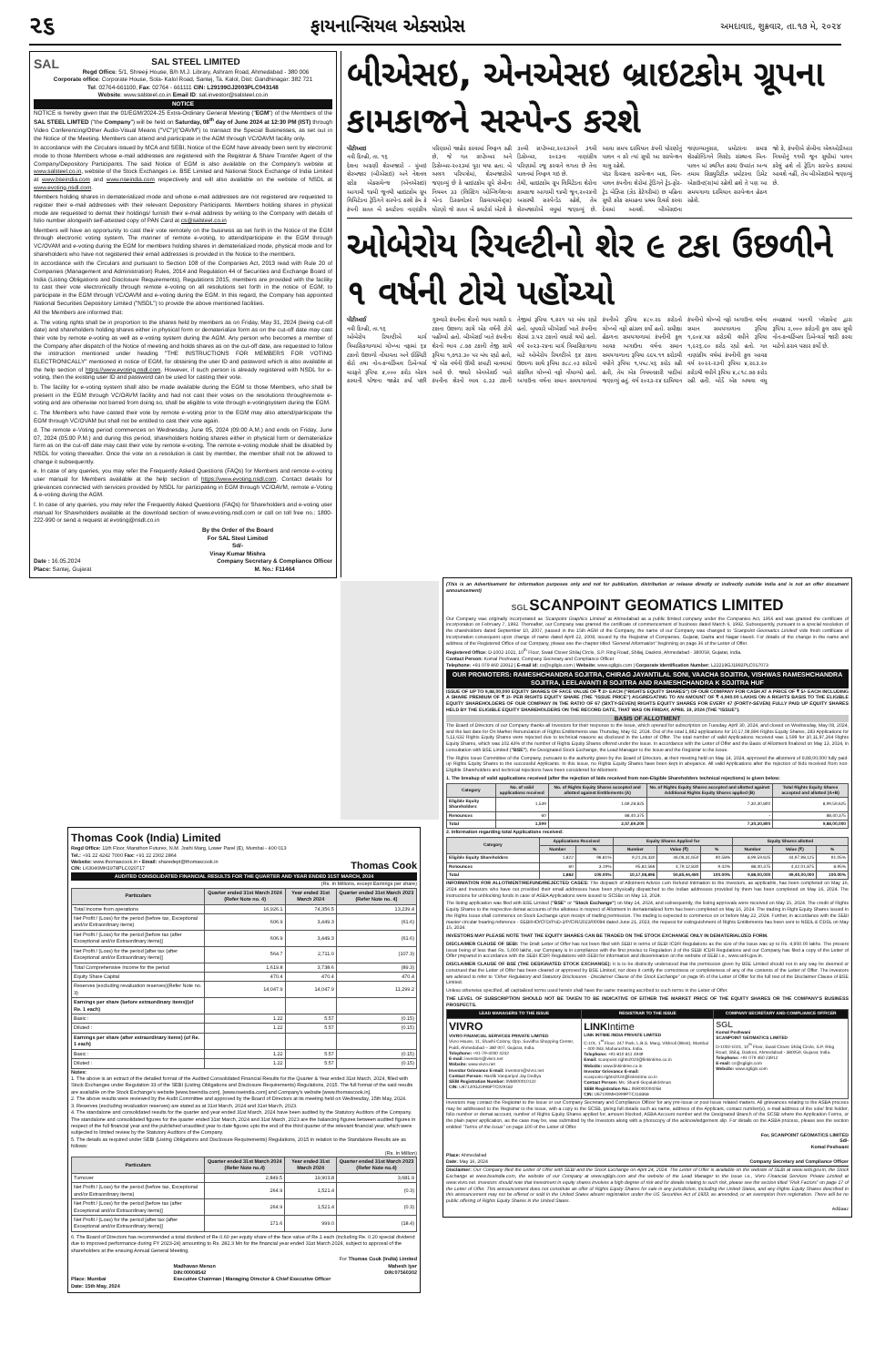૨૬ ફાયનાન્સિયલ એક્સપ્રેસ અમદાવાદ, શુક્રવાર, તા.૧૭ મે, ૨૦૨૪
SAL SAL STEEL LIMITED
Regd Office: 5/1, Shreeji House, B/h M.J. Library, Ashram Road, Ahmedabad - 380 006
Corporate office: Corporate House, Sola- Kalol Road, Santej, Ta. Kalol, Dist: Gandhinagar: 382 721
Tel: 02764-661100, Fax: 02764 - 661111 CIN: L29199GJ2003PLC043148
Website: www.salsteel.co.in Email ID: sal.investor@salsteel.co.in
NOTICE
NOTICE is hereby given that the 01/EGM/2024-25 Extra-Ordinary General Meeting ("EGM") of the Members of the SAL STEEL LIMTED ("the Company") will be held on Saturday, 08<sup>th</sup> day of June 2024 at 12:30 PM (IST) through Video Conferencing/Other Audio-Visual Means ("VC")/("OAVM") to transact the Special Businesses, as set out in the Notice of the Meeting. Members can attend and participate in the AGM through VC/OAVM facility only.
In accordance with the Circulars issued by MCA and SEBI, Notice of the EGM have already been sent by electronic mode to those Members whose e-mail addresses are registered with the Registrar & Share Transfer Agent of the Company/Depository Participants. The said Notice of EGM is also available on the Company's website at www.salsteel.co.in, website of the Stock Exchanges i.e. BSE Limited and National Stock Exchange of India Limited at www.bseindia.com and www.nseindia.com respectively and will also available on the website of NSDL at www.evoting.nsdl.com.
Members holding shares in dematerialized mode and whose e-mail addresses are not registered are requested to register their e-mail addresses with their relevant Depository Participants. Members holding shares in physical mode are requested to demat their holdings/ furnish their e-mail address by writing to the Company with details of folio number alongwith self-attested copy of PAN Card at cs@salsteel.co.in
Members will have an opportunity to cast their vote remotely on the business as set forth in the Notice of the EGM through electronic voting system. The manner of remote e-voting, to attend/participate in the EGM through VC/OVAM and e-voting during the EGM for members holding shares in dematerialized mode, physical mode and for shareholders who have not registered their email addresses is provided in the Notice to the members.
In accordance with the Circulars and pursuant to Section 108 of the Companies Act, 2013 read with Rule 20 of Companies (Management and Administration) Rules, 2014 and Regulation 44 of Securities and Exchange Board of India (Listing Obligations and Disclosure Requirements), Regulations 2015, members are provided with the facility to cast their vote electronically through remote e-voting on all resolutions set forth in the notice of EGM; to participate in the EGM through VC/OAVM and e-voting during the EGM. In this regard, the Company has appointed National Securities Depository Limited ("NSDL") to provide the above mentioned facilities.
All the Members are informed that:
a. The voting rights shall be in proportion to the shares held by members as on Friday, May 31, 2024 (being cut-off date) and shareholders holding shares either in physical form or dematerialize form as on the cut-off date may cast their vote by remote e-voting as well as e-voting system during the AGM. Any person who becomes a member of the Company after dispatch of the Notice of meeting and holds shares as on the cut-off date, are requested to follow the instruction mentioned under heading "THE INSTRUCTIONS FOR MEMBERS FOR VOTING ELECTRONICALLY" mentioned in notice of EGM, for obtaining the user ID and password which is also available at the help section of https://www.evoting.nsdl.com. However, if such person is already registered with NSDL for e-voting, then the existing user ID and password can be used for casting their vote.
b. The facility for e-voting system shall also be made available during the EGM to those Members, who shall be present in the EGM through VC/OAVM facility and had not cast their votes on the resolutions throughremote e-voting and are otherwise not barred from doing so, shall be eligible to vote through e-votingsystem during the EGM.
c. The Members who have casted their vote by remote e-voting prior to the EGM may also attend/participate the EGM through VC/OVAM but shall not be entitled to cast their vote again.
d. The remote e-Voting period commences on Wednesday, June 05, 2024 (09:00 A.M.) and ends on Friday, June 07, 2024 (05:00 P.M.) and during this period, shareholders holding shares either in physical form or dematerialize form as on the cut-off date may cast their vote by remote e-voting. The remote e-voting module shall be disabled by NSDL for voting thereafter. Once the vote on a resolution is cast by member, the member shall not be allowed to change it subsequently.
e. In case of any queries, you may refer the Frequently Asked Questions (FAQs) for Members and remote e-voting user manual for Members available at the help section of https://www.evoting.nsdl.com. Contact details for grievances connected with services provided by NSDL for participating in EGM through VC/OAVM, remote e-Voting & e-voting during the AGM.
f. In case of any queries, you may refer the Frequently Asked Questions (FAQs) for Shareholders and e-voting user manual for Shareholders available at the download section of www.evoting.nsdl.com or call on toll free no.: 1800-222-990 or send a request at evoting@nsdl.co.in
By the Order of the Board
For SAL Steel Limited
Sd/-
Vinay Kumar Mishra
Date : 16.05.2024
Place: Santej, Gujarat Company Secretary & Compliance Officer
M. No.: F11464
બીએસઇ, એનએસઇ બ્રાઇટકોમ ગ્રૂપના કામકાજને સસ્પેન્ડ કરશે
પીટીઆઇ
નવી દિલ્હી, તા. ૧૬
દેશના અગ્રણી શેરબજારો - મુંબઇ શેરબજાર (બીએસઇ) અને નેશનલ સ્ટોક એક્સચેન્જ (એનએસઇ) આગામી ૧૪મી જૂનથી બ્રાઇટકોમ ગ્રૂપ લિમિટેડના ટ્રેડિંગને સસ્પેન્ડ કરશે કેમ કે કંપની સતત બે ક્વાર્ટરના નાણાંકીય પરિણામો જાહેર કરવામાં નિષ્ફળ રહી છે, જે ગત સપ્ટેમ્બર અને ડિસેમ્બર-૨૦૨૩માં પૂરા થયા હતા. બે અલગ પરિપત્રોમાં, શેરબજારોએ જણાવ્યું છે કે બ્રાઇટકોમ ગ્રૂપે સેબીના નિયમન ૩૩ (લિસ્ટિંગ ઓબ્લિગેશન્સ એન્ડ ડિસ્ક્લોઝર રિક્વાયરમેન્ટ્સ) ધોરણો જે સતત બે ક્વાર્ટર્સ એટલે કે ૩૦મી સપ્ટેમ્બર,૨૦૨૩અને ૩૧મી ડિસેમ્બર, ૨૦૨૩ના નાણાંકીય પરિણામો રજૂ કરવાને લગતા છે તેના પાલનમાં નિષ્ફળ ગઇ છે.
તેથી, બ્રાઇટકોમ ગ્રૂપ લિમિટેડના શેરોના કામકાજ આગામી ૧૪મી જૂન,૨૦૨૪ની અસરથી સસ્પેન્ડેડ રહેશે, તેમ શેરબજારોએ વધુમાં જણાવ્યું છે. આવા સમય દરમિયાન કંપની ધોરણોનું પાલન ન કરે ત્યાં સુધી આ સસ્પેન્શન ચાલુ રહેશે.
પંદર દિવસના સસ્પેન્શન બાદ, બિન-પાલન કંપનીના શેરોમાં ટ્રેડિંગને ટ્રેડ-ફોર-ટ્રેડ બેઝિસ (ઝેડ કેટેગરીમાં) છ મહિના સુધી કરેક સમાહના પ્રથમ દિવસે કરવા દેવામાં આવશે. બીએસઇના જણાવ્યાનુસાર, પ્રમોટરના સમગ્ર શેરહોલ્ડિંગને લિસ્ટેડ સંસ્થાના બિન-પાલન માં સ્થગિત કરવા ઉપરાંત અન્ય તમામ સિક્યુરિટીઝ પ્રમોટરના ડિમેટ એકાઉન્ટ(સ)માં રહેલી હશે તે પણ આ સમયગાળા દરમિયાન સસ્પેન્શન હેઠળ રહેશે.
જો કે, કંપનીએ સેબીના એલઓડીઆર નિયમોનું ૧૧મી જૂન સુધીમાં પાલન કરેલું હશે તો ટ્રેડિંગ સસ્પેન્ડ કરવામાં આવશે નહીં, તેમ બીએસઇએ જણાવ્યું છે.
ઓબેરોય રિયલ્ટીનો શેર ૯ ટકા ઉછળીને ૧ વર્ષની ટોચે પહોંચ્યો
પીટીઆઈ
નવી દિલ્હી, તા.૧૬
ઓબેરોય રિયલ્ટીએ માર્ચ ત્રિમાસિકગાળામાં ચોખ્ખા નફામાં ૬૪ ટકાનો ઉછાળો નોંધાવતા અને ઈક્વિટી શેરો તથા નોન-કન્વર્ટિબલ ડિબેન્ચર્સ મારફતે રૂપિયા ૪,૦૦૦ કરોડ એકત્ર કરવાની યોજના જાહેર કર્યા પછી ગુરુવારે કંપનીના શેરનો ભાવ આશરે ૯ ટકાના ઉછાળા સાથે એક વર્ષની ટોચે પહોંચ્યો હતો. બીએસઈ ખાતે કંપનીના શેરનો ભાવ ૮.૭૭ ટકાની તેજી સાથે રૂપિયા ૧,૭૧૩.૩૦ પર બંધ રહ્યો હતો, જે એક વર્ષની ઊંચી સપાટી માનવામાં આવે છે. જ્યારે એનએસઈ ખાતે કંપનીના શેરનો ભાવ ૯.૩૩ ટકાની તેજીમાં રૂપિયા ૧,૭૨૧ પર બંધ રહ્યો હતો. બુધવારે બીએસઈ ખાતે કંપનીના શેરમાં ૩.૫૨ ટકાનો વધારો થયો હતો. વર્ષ ૨૦૨૩-૨૪ના માર્ચ ત્રિમાસિકગાળા માટે ઓબેરોય રિયલ્ટીએ ૬૪ ટકાના ઉછાળા સાથે રૂપિયા ૭૮૮.૦૩ કરોડનો સંકલિત ચોખ્ખો નફો નોંધાવ્યો હતો. અગાઉના વર્ષના સમાન સમયગાળામાં કંપનીએ રૂપિયા ૪૮૦.૨૯ કરોડનો ચોખ્ખો નફો હાંસલ કર્યો હતો. સમીક્ષા હેઠળના સમયગાળામાં કંપનીની કુલ આવક અગાઉના વર્ષના સમાન સમયગાળાના રૂપિયા ૯૯૫.૧૧ કરોડથી વધીને રૂપિયા ૧,૫૫૮.૫૬ કરોડ રહી હતી, તેમ એક નિયમનકારી યાદીમાં જણાવ્યું હતું. વર્ષ ૨૦૨૩-૨૪ દરમિયાન કંપનીનો ચોખ્ખો નફો અગાઉના વર્ષના સમાન સમયગાળાના રૂપિયા ૧,૯૦૪.૫૪ કરોડથી વધીને રૂપિયા ૧,૯૨૬.૯૦ કરોડ રહ્યો હતો. ગત નાણાંકીય વર્ષમાં કંપનીની કુલ આવક વર્ષ ૨૦૨૨-૨૩ની રૂપિયા ૪,૨૯૩.૨૦ કરોડથી વધીને રૂપિયા ૪,૮૧૮.૭૭ કરોડ રહી હતી. બોર્ડે એક અથવા વધુ તબક્કામાં ખાનગી પ્લેસમેન્ટ દ્વારા રૂપિયા ૨,૦૦૦ કરોડની કુલ રકમ સુધી નોન-કન્વર્ટિબલ ડિબેન્ચર્સ જારી કરવા માટેનો ઠરાવ પસાર કર્યો છે.
(This is an Advertisement for information purposes only and not for publication, distribution or release directly or indirectly outside India and is not an offer document announcement)
SGL SCANPOINT GEOMATICS LIMITED
Our Company was originally incorporated as 'Scanpoint Graphics Limited' at Ahmedabad as a public limited company under the Companies Act, 1956 and was granted the certificate of incorporation on February 7, 1992. Thereafter, our Company was granted the certificate of commencement of business dated March 6, 1992. Subsequently, pursuant to a special resolution of the shareholders dated September 10, 2007, passed in the 15th AGM of the Company, the name of our Company was changed to 'Scanpoint Geomatics Limited' vide fresh certificate of incorporation consequent upon change of name dated April 22, 2008, issued by the Registrar of Companies, Gujarat, Dadra and Nagar Haveli. For details of the change in the name and address of the Registered Office of our Company, please see the chapter titled "General Information" beginning on page 36 of the Letter of Offer.
Registered Office: D-1002-1021, 10<sup>th</sup> Floor, Swati Clover Shilaj Circle, S.P. Ring Road, Shilaj, Daskroi, Ahmedabad - 380059, Gujarat, India.
Contact Person: Komal Peshwani, Company Secretary and Compliance Officer
Telephone: +91 079 460 23912 | E-mail id: cs@sgligis.com | Website: www.sgligis.com | Corporate Identification Number: L22219GJ1992PLC017073
OUR PROMOTERS: RAMESHCHANDRA SOJITRA, CHIRAG JAYANTILAL SONI, VAACHA SOJITRA, VISHWAS RAMESHCHANDRA SOJITRA, LEELAVANTI R SOJITRA AND RAMESHCHANDRA K SOJITRA HUF
ISSUE OF UP TO 9,88,00,000 EQUITY SHARES OF FACE VALUE OF ₹ 2/- EACH ("RIGHTS EQUITY SHARES") OF OUR COMPANY FOR CASH AT A PRICE OF ₹ 5/- EACH INCLUDING A SHARE PREMIUM OF ₹ 3/- PER RIGHTS EQUITY SHARE (THE "ISSUE PRICE") AGGREGATING TO AN AMOUNT OF ₹ 4,940.00 LAKHS ON A RIGHTS BASIS TO THE ELIGIBLE EQUITY SHAREHOLDERS OF OUR COMPANY IN THE RATIO OF 67 (SIXTY-SEVEN) RIGHTS EQUITY SHARES FOR EVERY 47 (FORTY-SEVEN) FULLY PAID UP EQUITY SHARES HELD BY THE ELIGIBLE EQUITY SHAREHOLDERS ON THE RECORD DATE, THAT WAS ON FRIDAY, APRIL 19, 2024 (THE "ISSUE").
BASIS OF ALLOTMENT
The Board of Directors of our Company thanks all Investors for their response to the Issue, which opened for subscription on Tuesday, April 30, 2024, and closed on Wednesday, May 08, 2024, and the last date for On Market Renunciation of Rights Entitlements was Thursday, May 02, 2024. Out of the total 1,882 applications for 10,17,08,896 Rights Equity Shares, 283 Applications for 5,11,632 Rights Equity Shares were rejected due to technical reasons as disclosed in the Letter of Offer. The total number of valid Applications received was 1,599 for 10,11,97,264 Rights Equity Shares, which was 102.43% of the number of Rights Equity Shares offered under the Issue. In accordance with the Letter of Offer and the Basis of Allotment finalized on May 13, 2024, in consultation with BSE Limited ("BSE"), the Designated Stock Exchange, the Lead Manager to the Issue and the Registrar to the Issue.
The Rights Issue Committee of the Company, pursuant to the authority given by the Board of Directors, at their meeting held on May 14, 2024, approved the allotment of 9,88,00,000 fully paid-up Rights Equity Shares to the successful Applicants. In this Issue, no Rights Equity Shares have been kept in abeyance. All valid Applications after the rejection of bids received from non-Eligible Shareholders and technical rejections have been considered for Allotment.
1. The breakup of valid applications received (after the rejection of bids received from non-Eligible Shareholders technical rejections) is given below:
| Category | No. of valid applications received | No. of Rights Equity Shares accepted and allotted against Entitlements (A) | No. of Rights Equity Shares accepted and allotted against Additional Rights Equity Shares applied (B) | Total Rights Equity Shares accepted and allotted (A+B) |
| --- | --- | --- | --- | --- |
| Eligible Equity Shareholders | 1,539 | 1,69,28,825 | 7,30,30,800 | 8,99,59,625 |
| Renounces | 60 | 88,40,375 | - | 88,40,375 |
| Total | 1,599 | 2,57,69,200 | 7,30,30,800 | 9,88,00,000 |
2. Information regarding total Applications received:
| Category | Applications Received | | Equity Shares Applied for | | | Equity Shares allotted | | |
| --- | --- | --- | --- | --- | --- | --- | --- | --- |
| | Number | % | Number | Value (₹) | % | Number | Value (₹) | % |
| Eligible Equity Shareholders | 1,822 | 96.81% | 9,21,26,330 | 46,06,31,650 | 90.58% | 8,99,59,625 | 44,97,98,125 | 91.05% |
| Renounces | 60 | 3.19% | 95,82,566 | 4,79,12,830 | 9.42% | 88,40,375 | 4,42,01,875 | 8.95% |
| Total | 1,882 | 100.00% | 10,17,08,896 | 50,85,44,480 | 100.00% | 9,88,00,000 | 49,40,00,000 | 100.00% |
INFORMATION FOR ALLOTMENT/REFUND/REJECTED CASES: The dispatch of Allotment Advice cum Refund Intimation to the Investors, as applicable, has been completed on May 16, 2024 and Investors who have not provided their email addresses have been physically dispatched to the Indian addresses provided by them has been completed on May 16, 2024. The instructions for unblocking funds in case of ASBA Applications were issued to SCSBs on May 13, 2024.
The listing application was filed with BSE Limited ("BSE" or "Stock Exchange") on May 14, 2024, and subsequently, the listing approvals were received on May 15, 2024. The credit of Rights Equity Shares to the respective demat accounts of the allottees in respect of Allotment in dematerialized form has been completed on May 16, 2024. The trading in Right Equity Shares issued in the Rights Issue shall commence on Stock Exchange upon receipt of trading permission. The trading is expected to commence on or before May 22, 2024. Further, in accordance with the SEBI master circular bearing reference - SEBI/HO/CFD/PoD-2/P/CIR/2023/00094 dated June 21, 2023, the request for extinguishment of Rights Entitlements has been sent to NSDL & CDSL on May 15, 2024.
INVESTORS MAY PLEASE NOTE THAT THE EQUITY SHARES CAN BE TRADED ON THE STOCK EXCHANGE ONLY IN DEMATERIALIZED FORM.
DISCLAIMER CLAUSE OF SEBI: The Draft Letter of Offer has not been filed with SEBI in terms of SEBI ICDR Regulations as the size of the issue was up to Rs. 4,950.00 lakhs. The present Issue being of less than Rs. 5,000 lakhs, our Company is in compliance with the first proviso to Regulation 3 of the SEBI ICDR Regulations and our Company has filed a copy of the Letter of Offer prepared in accordance with the SEBI ICDR Regulations with SEBI for information and dissemination on the website of SEBI i.e., www.sebi.gov.in.
DISCLAIMER CLAUSE OF BSE (THE DESIGNATED STOCK EXCHANGE): It is to be distinctly understood that the permission given by BSE Limited should not in any way be deemed or construed that the Letter of Offer has been cleared or approved by BSE Limited, nor does it certify the correctness or completeness of any of the contents of the Letter of Offer. The investors are advised to refer to "Other Regulatory and Statutory Disclosures - Disclaimer Clause of the Stock Exchange" on page 95 of the Letter of Offer for the full text of the Disclaimer Clause of BSE Limited.
Unless otherwise specified, all capitalised terms used herein shall have the same meaning ascribed to such terms in the Letter of Offer.
THE LEVEL OF SUBSCRIPTION SHOULD NOT BE TAKEN TO BE INDICATIVE OF EITHER THE MARKET PRICE OF THE EQUITY SHARES OR THE COMPANY'S BUSINESS PROSPECTS.
| LEAD MANAGERS TO THE ISSUE | REGISTRAR TO THE ISSUE | COMPANY SECRETARY AND COMPLIANCE OFFICER |
| --- | --- | --- |
| VIVRO VIVRO FINANCIAL SERVICES PRIVATE LIMITED Vivro House, 11, Shashi Colony, Opp. Suvidha Shopping Center, Paldi, Ahmedabad – 380 007, Gujarat, India. Telephone: +91-79-4040 4242 E-mail: investors@vivro.net Website: www.vivro.net Investor Grievance E-mail: investors@vivro.net Contact Person: Hardik Vanpariya/ Jay Dodiya SEBI Registration Number: INM000010122 CIN: U67120GJ1996PTC029182 | LINK Intime LINK INTIME INDIA PRIVATE LIMITED C-101, 1<sup>st</sup> Floor, 247 Park, L.B.S. Marg, Vikhroli (West), Mumbai – 400 083, Maharashtra, India. Telephone: +91-810 811 4949 Email: scanpoint.rights2024@linkintime.co.in Website: www.linkintime.co.in Investor Grievance E-mail: scanpoint.rights2024@linkintime.co.in Contact Person: Ms. Shanti Gopalakrishnan SEBI Registration No.: INR000004058 CIN: U67190MH1999PTC118368 | SGL Komal Peshwani SCANPOINT GEOMATICS LIMITED D-1002-1021, 10<sup>th</sup> Floor, Swati Clover Shilaj Circle, S.P. Ring Road, Shilaj, Daskroi, Ahmedabad - 380059, Gujarat, India. Telephone: +91 079 460 23912 E-mail: cs@sgligis.com Website: www.sgligis.com |
Investors may contact the Registrar to the Issue or our Company Secretary and Compliance Officer for any pre-Issue or post-Issue related matters. All grievances relating to the ASBA process may be addressed to the Registrar to the Issue, with a copy to the SCSB, giving full details such as name, address of the Applicant, contact number(s), e-mail address of the sole/ first holder, folio number or demat account, number of Rights Equity Shares applied for, amount blocked, ASBA Account number and the Designated Branch of the SCSB where the Application Forms, or the plain paper application, as the case may be, was submitted by the Investors along with a photocopy of the acknowledgement slip. For details on the ASBA process, please see the section entitled "Terms of the Issue" on page 100 of the Letter of Offer.
For, SCANPOINT GEOMATICS LIMITED
Sd/-
Komal Peshwani
Place: Ahmedabad
Date: May 16, 2024 Company Secretary and Compliance Officer
Disclaimer: Our Company filed the Letter of Offer with SEBI and the Stock Exchange on April 24, 2024. The Letter of Offer is available on the website of SEBI at www.sebi.gov.in, the Stock Exchange at www.bseindia.com, the website of our Company at www.sgligis.com and the website of the Lead Manager to the Issue i.e., Vivro Financial Services Private Limited at www.vivro.net. Investors should note that investment in equity shares involves a high degree of risk and for details relating to such risk, please see the section titled "Risk Factors" on page 17 of the Letter of Offer. This announcement does not constitute an offer of Rights Equity Shares for sale in any jurisdiction, including the United States, and any Rights Equity Shares described in this announcement may not be offered or sold in the United States absent registration under the US Securities Act of 1933, as amended, or an exemption from registration. There will be no public offering of Rights Equity Shares in the United States.
AdBaaz
Thomas Cook (India) Limited
Regd Office: 11th Floor, Marathon Futurex, N.M. Joshi Marg, Lower Parel (E), Mumbai - 400 013
Tel.: +91 22 4242 7000 Fax: +91 22 2302 2864
Website: www.thomascook.in • Email: sharedept@thomascook.in
CIN: L63040MH1978PLC020717
Thomas Cook
AUDITED CONSOLIDATED FINANCIAL RESULTS FOR THE QUARTER AND YEAR ENDED 31ST MARCH, 2024
(Rs. In Millions, except Earnings per share)
| Particulars | Quarter ended 31st March 2024 (Refer Note no. 4) | Year ended 31st March 2024 | Quarter ended 31st March 2023 (Refer Note no. 4) |
| --- | --- | --- | --- |
| Total Income from operations | 16,926.1 | 74,356.5 | 13,239.4 |
| Net Profit / (Loss) for the period (before tax, Exceptional and/or Extraordinary items) | 606.9 | 3,449.3 | (61.6) |
| Net Profit / (Loss) for the period [before tax (after Exceptional and/or Extraordinary items)] | 606.9 | 3,449.3 | (61.6) |
| Net Profit / (Loss) for the period [after tax (after Exceptional and/or Extraordinary items)] | 564.7 | 2,711.0 | (107.3) |
| Total Comprehensive Income for the period | 1,619.8 | 3,738.6 | (89.3) |
| Equity Share Capital | 470.4 | 470.4 | 470.4 |
| Reserves (excluding revaluation reserves)(Refer Note no. 3) | 14,047.9 | 14,047.9 | 11,299.2 |
| Earnings per share (before extraordinary items)(of Re. 1 each) | | | |
| Basic : | 1.22 | 5.57 | (0.15) |
| Diluted : | 1.22 | 5.57 | (0.15) |
| Earnings per share (after extraordinary items) (of Re. 1 each) | | | |
| Basic : | 1.22 | 5.57 | (0.15) |
| Diluted : | 1.22 | 5.57 | (0.15) |
Notes:
1. The above is an extract of the detailed format of the Audited Consolidated Financial Results for the Quarter & Year ended 31st March, 2024, filled with Stock Exchanges under Regulation 33 of the SEBI (Listing Obligations and Disclosure Requirements) Regulations, 2015. The full format of the said results are available on the Stock Exchange's website [www.bseindia.com], [www.nseindia.com] and Company's website [www.thomascook.in].
2. The above results were reviewed by the Audit Committee and approved by the Board of Directors at its meeting held on Wednesday, 15th May, 2024.
3. Reserves (excluding revaluation reserves) are stated as at 31st March, 2024 and 31st March, 2023.
4. The standalone and consolidated results for the quarter and year ended 31st March, 2024 have been audited by the Statutory Auditors of the Company. The standalone and consolidated figures for the quarter ended 31st March, 2024 and 31st March, 2023 are the balancing figures between audited figures in respect of the full financial year and the published unaudited year to date figures upto the end of the third quarter of the relevant financial year, which were subjected to limited review by the Statutory Auditors of the Company.
5. The details as required under SEBI (Listing Obligations and Disclosure Requirements) Regulations, 2015 in relation to the Standalone Results are as follows:
(Rs. In Million)
| Particulars | Quarter ended 31st March 2024 (Refer Note no.4) | Year ended 31st March 2024 | Quarter ended 31st March 2023 (Refer Note no.4) |
| --- | --- | --- | --- |
| Turnover | 2,849.5 | 19,903.8 | 3,681.9 |
| Net Profit / (Loss) for the period (before tax, Exceptional and/or Extraordinary items) | 264.9 | 1,521.4 | (0.3) |
| Net Profit / (Loss) for the period [before tax (after Exceptional and/or Extraordinary items)] | 264.9 | 1,521.4 | (0.3) |
| Net Profit / (Loss) for the period [after tax (after Exceptional and/or Extraordinary items)] | 171.6 | 999.0 | (18.4) |
6. The Board of Directors has recommended a total dividend of Re.0.60 per equity share of the face value of Re.1 each (including Re. 0.20 special dividend due to improved performance during FY 2023-24) amounting to Rs. 282.3 Mn for the financial year ended 31st March 2024, subject to approval of the shareholders at the ensuing Annual General Meeting.
For Thomas Cook (India) Limited
Place: Mumbai
Date: 15th May, 2024 Madhavan Menon
DIN:00008542
Executive Chairman | Managing Director & Chief Executive Officer Mahesh Iyer
DIN:07560302